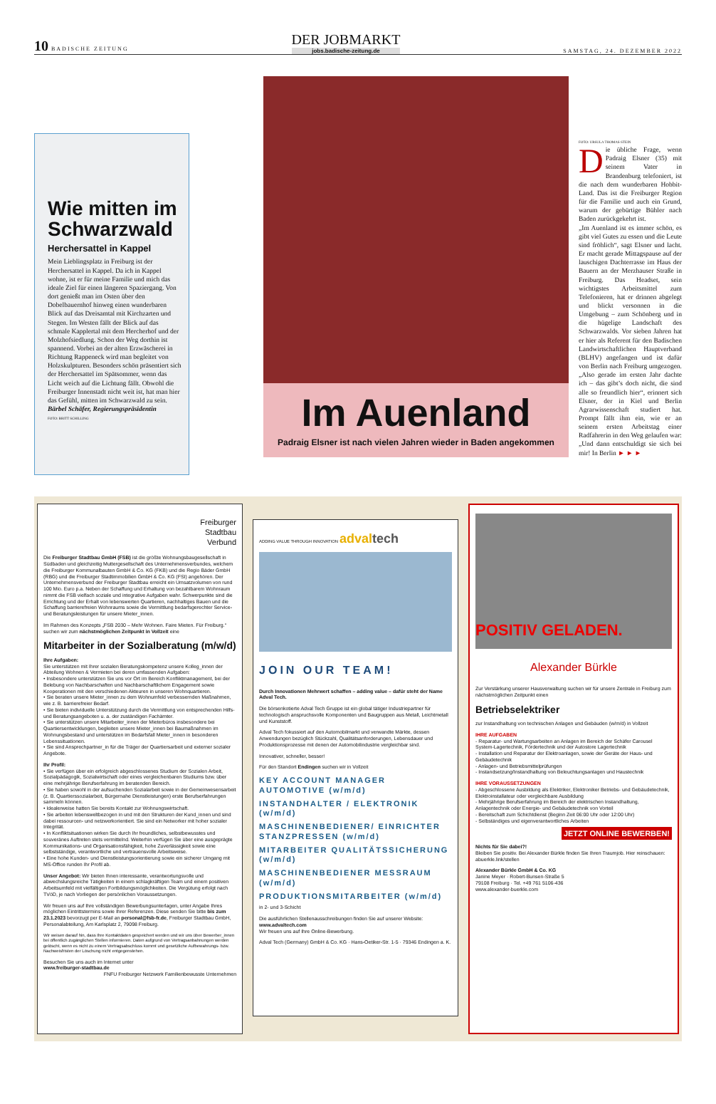10 BADISCHE ZEITUNG DER JOBMARKT
jobs.badische-zeitung.de SAMSTAG, 24. DEZEMBER 2022
Wie mitten im Schwarzwald
Herchersattel in Kappel
Mein Lieblingsplatz in Freiburg ist der Herchersattel in Kappel. Da ich in Kappel wohne, ist er für meine Familie und mich das ideale Ziel für einen längeren Spaziergang. Von dort genießt man im Osten über den Dobelbauernhof hinweg einen wunderbaren Blick auf das Dreisamtal mit Kirchzarten und Stegen. Im Westen fällt der Blick auf das schmale Kapplertal mit dem Hercherhof und der Molzhofsiedlung. Schon der Weg dorthin ist spannend. Vorbei an der alten Erzwäscherei in Richtung Rappeneck wird man begleitet von Holzskulpturen. Besonders schön präsentiert sich der Herchersattel im Spätsommer, wenn das Licht weich auf die Lichtung fällt. Obwohl die Freiburger Innenstadt nicht weit ist, hat man hier das Gefühl, mitten im Schwarzwald zu sein. Bärbel Schäfer, Regierungspräsidentin
FOTO: BRITT SCHILLING
Im Auenland
Padraig Elsner ist nach vielen Jahren wieder in Baden angekommen
FOTO: URSULA THOMAS-STEIN
Die übliche Frage, wenn Padraig Elsner (35) mit seinem Vater in Brandenburg telefoniert, ist die nach dem wunderbaren Hobbit-Land. Das ist die Freiburger Region für die Familie und auch ein Grund, warum der gebürtige Bühler nach Baden zurückgekehrt ist.
„Im Auenland ist es immer schön, es gibt viel Gutes zu essen und die Leute sind fröhlich“, sagt Elsner und lacht. Er macht gerade Mittagspause auf der lauschigen Dachterrasse im Haus der Bauern an der Merzhauser Straße in Freiburg. Das Headset, sein wichtigstes Arbeitsmittel zum Telefonieren, hat er drinnen abgelegt und blickt versonnen in die Umgebung – zum Schönberg und in die hügelige Landschaft des Schwarzwalds. Vor sieben Jahren hat er hier als Referent für den Badischen Landwirtschaftlichen Hauptverband (BLHV) angefangen und ist dafür von Berlin nach Freiburg umgezogen. „Also gerade im ersten Jahr dachte ich – das gibt’s doch nicht, die sind alle so freundlich hier“, erinnert sich Elsner, der in Kiel und Berlin Agrarwissenschaft studiert hat. Prompt fällt ihm ein, wie er an seinem ersten Arbeitstag einer Radfahrerin in den Weg gelaufen war: „Und dann entschuldigt sie sich bei mir! In Berlin ► ► ►
Freiburger
Stadtbau
Verbund
Die Freiburger Stadtbau GmbH (FSB) ist die größte Wohnungsbaugesellschaft in Südbaden und gleichzeitig Muttergesellschaft des Unternehmensverbundes, welchem die Freiburger Kommunalbauten GmbH & Co. KG (FKB) und die Regio Bäder GmbH (RBG) und die Freiburger Stadtimmobilien GmbH & Co. KG (FSI) angehören. Der Unternehmensverbund der Freiburger Stadtbau erreicht ein Umsatzvolumen von rund 100 Mio. Euro p.a. Neben der Schaffung und Erhaltung von bezahlbarem Wohnraum nimmt die FSB vielfach soziale und integrative Aufgaben wahr. Schwerpunkte sind die Errichtung und der Erhalt von lebenswerten Quartieren, nachhaltiges Bauen und die Schaffung barrierefreien Wohnraums sowie die Vermittlung bedarfsgerechter Service- und Beratungsleistungen für unsere Mieter_innen.
Im Rahmen des Konzepts „FSB 2030 – Mehr Wohnen. Faire Mieten. Für Freiburg.“ suchen wir zum nächstmöglichen Zeitpunkt in Vollzeit eine
Mitarbeiter in der Sozialberatung (m/w/d)
Ihre Aufgaben:
Sie unterstützen mit Ihrer sozialen Beratungskompetenz unsere Kolleg_innen der Abteilung Wohnen & Vermieten bei deren umfassenden Aufgaben:
• Insbesondere unterstützen Sie uns vor Ort im Bereich Konfliktmanagement, bei der Belebung von Nachbarschaften und Nachbarschaftlichem Engagement sowie Kooperationen mit den verschiedenen Akteuren in unseren Wohnquartieren.
• Sie beraten unsere Mieter_innen zu dem Wohnumfeld verbessernden Maßnahmen, wie z. B. barrierefreier Bedarf.
• Sie bieten individuelle Unterstützung durch die Vermittlung von entsprechenden Hilfs- und Beratungsangeboten u. a. der zuständigen Fachämter.
• Sie unterstützen unsere Mitarbeiter_innen der Mieterbüros insbesondere bei Quartiersentwicklungen, begleiten unsere Mieter_innen bei Baumaßnahmen im Wohnungsbestand und unterstützen im Bedarfsfall Mieter_innen in besonderen Lebenssituationen.
• Sie sind Ansprechpartner_in für die Träger der Quartiersarbeit und externer sozialer Angebote.
Ihr Profil:
• Sie verfügen über ein erfolgreich abgeschlossenes Studium der Sozialen Arbeit, Sozialpädagogik, Sozialwirtschaft oder eines vergleichenbaren Studiums bzw. über eine mehrjährige Berufserfahrung im beratenden Bereich.
• Sie haben sowohl in der aufsuchenden Sozialarbeit sowie in der Gemeinwesensarbeit (z. B. Quartierssozialarbeit, Bürgernahe Dienstleistungen) erste Berufserfahrungen sammeln können.
• Idealerweise hatten Sie bereits Kontakt zur Wohnungswirtschaft.
• Sie arbeiten lebensweltbezogen in und mit den Strukturen der Kund_innen und sind dabei ressourcen- und netzwerkorientiert. Sie sind ein Networker mit hoher sozialer Integrität.
• In Konfliktsituationen wirken Sie durch Ihr freundliches, selbstbewusstes und souveränes Auftreten stets vermittelnd. Weiterhin verfügen Sie über eine ausgeprägte Kommunikations- und Organisationsfähigkeit, hohe Zuverlässigkeit sowie eine selbstständige, verantwortliche und vertrauensvolle Arbeitsweise.
• Eine hohe Kunden- und Dienstleistungsorientierung sowie ein sicherer Umgang mit MS-Office runden Ihr Profil ab.
Unser Angebot: Wir bieten Ihnen interessante, verantwortungsvolle und abwechslungsreiche Tätigkeiten in einem schlagkräftigen Team und einem positiven Arbeitsumfeld mit vielfältigen Fortbildungsmöglichkeiten. Die Vergütung erfolgt nach TVöD, je nach Vorliegen der persönlichen Voraussetzungen.
Wir freuen uns auf Ihre vollständigen Bewerbungsunterlagen, unter Angabe Ihres möglichen Eintrittstermins sowie Ihrer Referenzen. Diese senden Sie bitte bis zum 23.1.2023 bevorzugt per E-Mail an personal@fsb-fr.de, Freiburger Stadtbau GmbH, Personalabteilung, Am Karlsplatz 2, 79098 Freiburg.
Wir weisen darauf hin, dass Ihre Kontaktdaten gespeichert werden und wir uns über Bewerber_innen bei öffentlich zugänglichen Stellen informieren. Daten aufgrund von Vertragsanbahnungen werden gelöscht, wenn es nicht zu einem Vertragsabschluss kommt und gesetzliche Aufbewahrungs- bzw. Nachweisfristen der Löschung nicht entgegenstehen.
Besuchen Sie uns auch im Internet unter
www.freiburger-stadtbau.de FNFU Freiburger Netzwerk Familienbewusste Unternehmen
ADDING VALUE THROUGH INNOVATION adval tech
JOIN OUR TEAM!
Durch Innovationen Mehrwert schaffen – adding value – dafür steht der Name Adval Tech.
Die börsenkotierte Adval Tech Gruppe ist ein global tätiger Industriepartner für technologisch anspruchsvolle Komponenten und Baugruppen aus Metall, Leichtmetall und Kunststoff.
Adval Tech fokussiert auf den Automobilmarkt und verwandte Märkte, dessen Anwendungen bezüglich Stückzahl, Qualitätsanforderungen, Lebensdauer und Produktionsprozesse mit denen der Automobilindustrie vergleichbar sind.
Innovativer, schneller, besser!
Für den Standort Endingen suchen wir in Vollzeit
KEY ACCOUNT MANAGER AUTOMOTIVE (w/m/d)
INSTANDHALTER / ELEKTRONIK (w/m/d)
MASCHINENBEDIENER/ EINRICHTER STANZPRESSEN (w/m/d)
MITARBEITER QUALITÄTSSICHERUNG (w/m/d)
MASCHINENBEDIENER MESSRAUM (w/m/d)
PRODUKTIONSMITARBEITER (w/m/d)
in 2- und 3-Schicht
Die ausführlichen Stellenausschreibungen finden Sie auf unserer Website: www.advaltech.com
Wir freuen uns auf Ihre Online-Bewerbung.
Adval Tech (Germany) GmbH & Co. KG · Hans-Oetiker-Str. 1-5 · 79346 Endingen a. K.
POSITIV GELADEN.
Alexander Bürkle
Zur Verstärkung unserer Hausverwaltung suchen wir für unsere Zentrale in Freiburg zum nächstmöglichen Zeitpunkt einen
Betriebselektriker
zur Instandhaltung von technischen Anlagen und Gebäuden (w/m/d) in Vollzeit
IHRE AUFGABEN
- Reparatur- und Wartungsarbeiten an Anlagen im Bereich der Schäfer Carousel System-Lagertechnik, Fördertechnik und der Autostore Lagertechnik
- Installation und Reparatur der Elektroanlagen, sowie der Geräte der Haus- und Gebäudetechnik
- Anlagen- und Betriebsmittelprüfungen
- Instandsetzung/Instandhaltung von Beleuchtungsanlagen und Haustechnik
IHRE VORAUSSETZUNGEN
- Abgeschlossene Ausbildung als Elektriker, Elektroniker Betriebs- und Gebäudetechnik, Elektroinstallateur oder vergleichbare Ausbildung
- Mehrjährige Berufserfahrung im Bereich der elektrischen Instandhaltung, Anlagentechnik oder Energie- und Gebäudetechnik von Vorteil
- Bereitschaft zum Schichtdienst (Beginn Zeit 06:00 Uhr oder 12:00 Uhr)
- Selbständiges und eigenverantwortliches Arbeiten
JETZT ONLINE BEWERBEN!
Nichts für Sie dabei?!
Bleiben Sie positiv. Bei Alexander Bürkle finden Sie Ihren Traumjob. Hier reinschauen: abuerkle.link/stellen
Alexander Bürkle GmbH & Co. KG
Janine Meyer · Robert-Bunsen-Straße 5
79108 Freiburg · Tel. +49 761 5106-436
www.alexander-buerkle.com